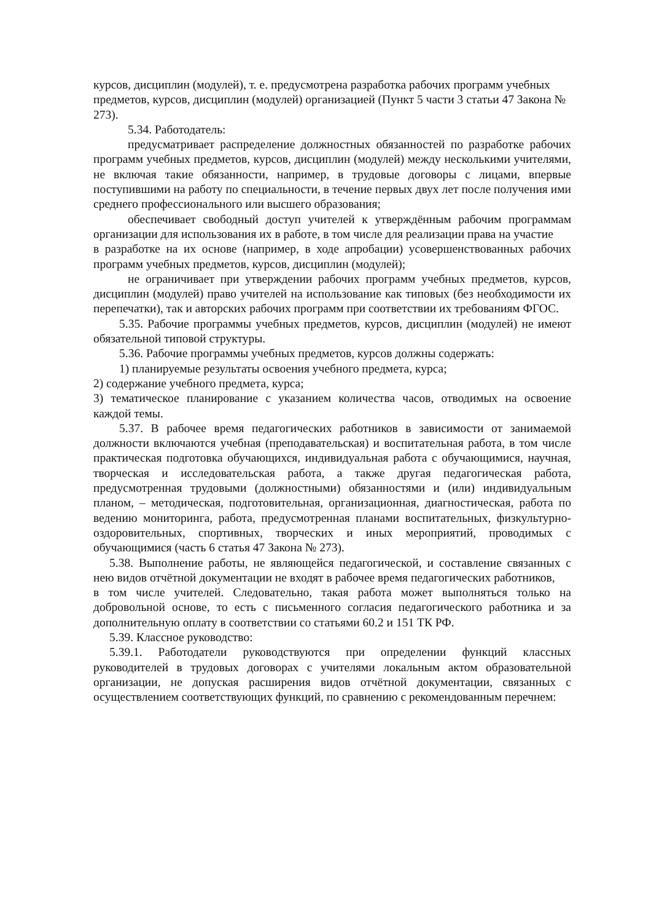курсов, дисциплин (модулей), т. е. предусмотрена разработка рабочих программ учебных
предметов, курсов, дисциплин (модулей) организацией (Пункт 5 части 3 статьи 47 Закона № 273).
5.34. Работодатель:
предусматривает распределение должностных обязанностей по разработке рабочих программ учебных предметов, курсов, дисциплин (модулей) между несколькими учителями, не включая такие обязанности, например, в трудовые договоры с лицами, впервые поступившими на работу по специальности, в течение первых двух лет после получения ими среднего профессионального или высшего образования;
обеспечивает свободный доступ учителей к утверждённым рабочим программам организации для использования их в работе, в том числе для реализации права на участие
в разработке на их основе (например, в ходе апробации) усовершенствованных рабочих программ учебных предметов, курсов, дисциплин (модулей);
не ограничивает при утверждении рабочих программ учебных предметов, курсов, дисциплин (модулей) право учителей на использование как типовых (без необходимости их перепечатки), так и авторских рабочих программ при соответствии их требованиям ФГОС.
5.35. Рабочие программы учебных предметов, курсов, дисциплин (модулей) не имеют обязательной типовой структуры.
5.36. Рабочие программы учебных предметов, курсов должны содержать:
1) планируемые результаты освоения учебного предмета, курса;
2) содержание учебного предмета, курса;
3) тематическое планирование с указанием количества часов, отводимых на освоение каждой темы.
5.37. В рабочее время педагогических работников в зависимости от занимаемой должности включаются учебная (преподавательская) и воспитательная работа, в том числе практическая подготовка обучающихся, индивидуальная работа с обучающимися, научная, творческая и исследовательская работа, а также другая педагогическая работа, предусмотренная трудовыми (должностными) обязанностями и (или) индивидуальным планом, – методическая, подготовительная, организационная, диагностическая, работа по ведению мониторинга, работа, предусмотренная планами воспитательных, физкультурно-оздоровительных, спортивных, творческих и иных мероприятий, проводимых с обучающимися (часть 6 статья 47 Закона № 273).
5.38. Выполнение работы, не являющейся педагогической, и составление связанных с нею видов отчётной документации не входят в рабочее время педагогических работников,
в том числе учителей. Следовательно, такая работа может выполняться только на добровольной основе, то есть с письменного согласия педагогического работника и за дополнительную оплату в соответствии со статьями 60.2 и 151 ТК РФ.
5.39. Классное руководство:
5.39.1. Работодатели руководствуются при определении функций классных руководителей в трудовых договорах с учителями локальным актом образовательной организации, не допуская расширения видов отчётной документации, связанных с осуществлением соответствующих функций, по сравнению с рекомендованным перечнем: